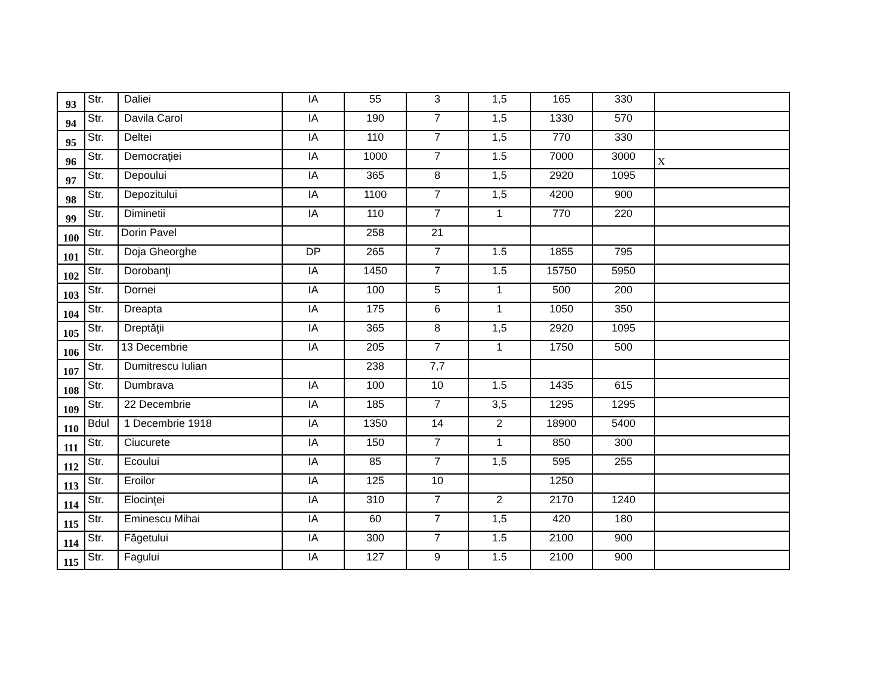| 93 | Str. | Daliei | IA | 55 | 3 | 1,5 | 165 | 330 | |
| 94 | Str. | Davila Carol | IA | 190 | 7 | 1,5 | 1330 | 570 | |
| 95 | Str. | Deltei | IA | 110 | 7 | 1,5 | 770 | 330 | |
| 96 | Str. | Democraţiei | IA | 1000 | 7 | 1.5 | 7000 | 3000 | X |
| 97 | Str. | Depoului | IA | 365 | 8 | 1,5 | 2920 | 1095 | |
| 98 | Str. | Depozitului | IA | 1100 | 7 | 1,5 | 4200 | 900 | |
| 99 | Str. | Diminetii | IA | 110 | 7 | 1 | 770 | 220 | |
| 100 | Str. | Dorin Pavel | | 258 | 21 | | | | |
| 101 | Str. | Doja Gheorghe | DP | 265 | 7 | 1.5 | 1855 | 795 | |
| 102 | Str. | Dorobanţi | IA | 1450 | 7 | 1.5 | 15750 | 5950 | |
| 103 | Str. | Dornei | IA | 100 | 5 | 1 | 500 | 200 | |
| 104 | Str. | Dreapta | IA | 175 | 6 | 1 | 1050 | 350 | |
| 105 | Str. | Dreptăţii | IA | 365 | 8 | 1,5 | 2920 | 1095 | |
| 106 | Str. | 13 Decembrie | IA | 205 | 7 | 1 | 1750 | 500 | |
| 107 | Str. | Dumitrescu Iulian | | 238 | 7,7 | | | | |
| 108 | Str. | Dumbrava | IA | 100 | 10 | 1.5 | 1435 | 615 | |
| 109 | Str. | 22 Decembrie | IA | 185 | 7 | 3,5 | 1295 | 1295 | |
| 110 | Bdul | 1 Decembrie 1918 | IA | 1350 | 14 | 2 | 18900 | 5400 | |
| 111 | Str. | Ciucurete | IA | 150 | 7 | 1 | 850 | 300 | |
| 112 | Str. | Ecoului | IA | 85 | 7 | 1,5 | 595 | 255 | |
| 113 | Str. | Eroilor | IA | 125 | 10 | | 1250 | | |
| 114 | Str. | Elocinţei | IA | 310 | 7 | 2 | 2170 | 1240 | |
| 115 | Str. | Eminescu Mihai | IA | 60 | 7 | 1,5 | 420 | 180 | |
| 114 | Str. | Făgetului | IA | 300 | 7 | 1.5 | 2100 | 900 | |
| 115 | Str. | Fagului | IA | 127 | 9 | 1.5 | 2100 | 900 | |